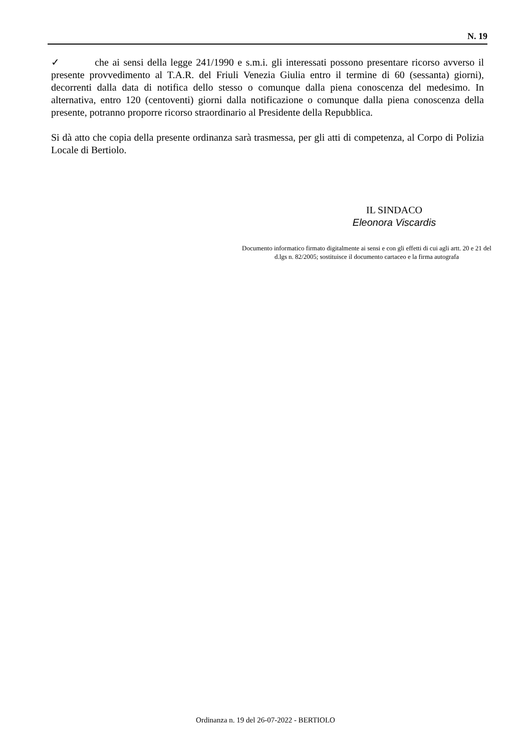N. 19
✓ che ai sensi della legge 241/1990 e s.m.i. gli interessati possono presentare ricorso avverso il presente provvedimento al T.A.R. del Friuli Venezia Giulia entro il termine di 60 (sessanta) giorni), decorrenti dalla data di notifica dello stesso o comunque dalla piena conoscenza del medesimo. In alternativa, entro 120 (centoventi) giorni dalla notificazione o comunque dalla piena conoscenza della presente, potranno proporre ricorso straordinario al Presidente della Repubblica.
Si dà atto che copia della presente ordinanza sarà trasmessa, per gli atti di competenza, al Corpo di Polizia Locale di Bertiolo.
IL SINDACO
Eleonora Viscardis
Documento informatico firmato digitalmente ai sensi e con gli effetti di cui agli artt. 20 e 21 del d.lgs n. 82/2005; sostituisce il documento cartaceo e la firma autografa
Ordinanza n. 19 del 26-07-2022 - BERTIOLO